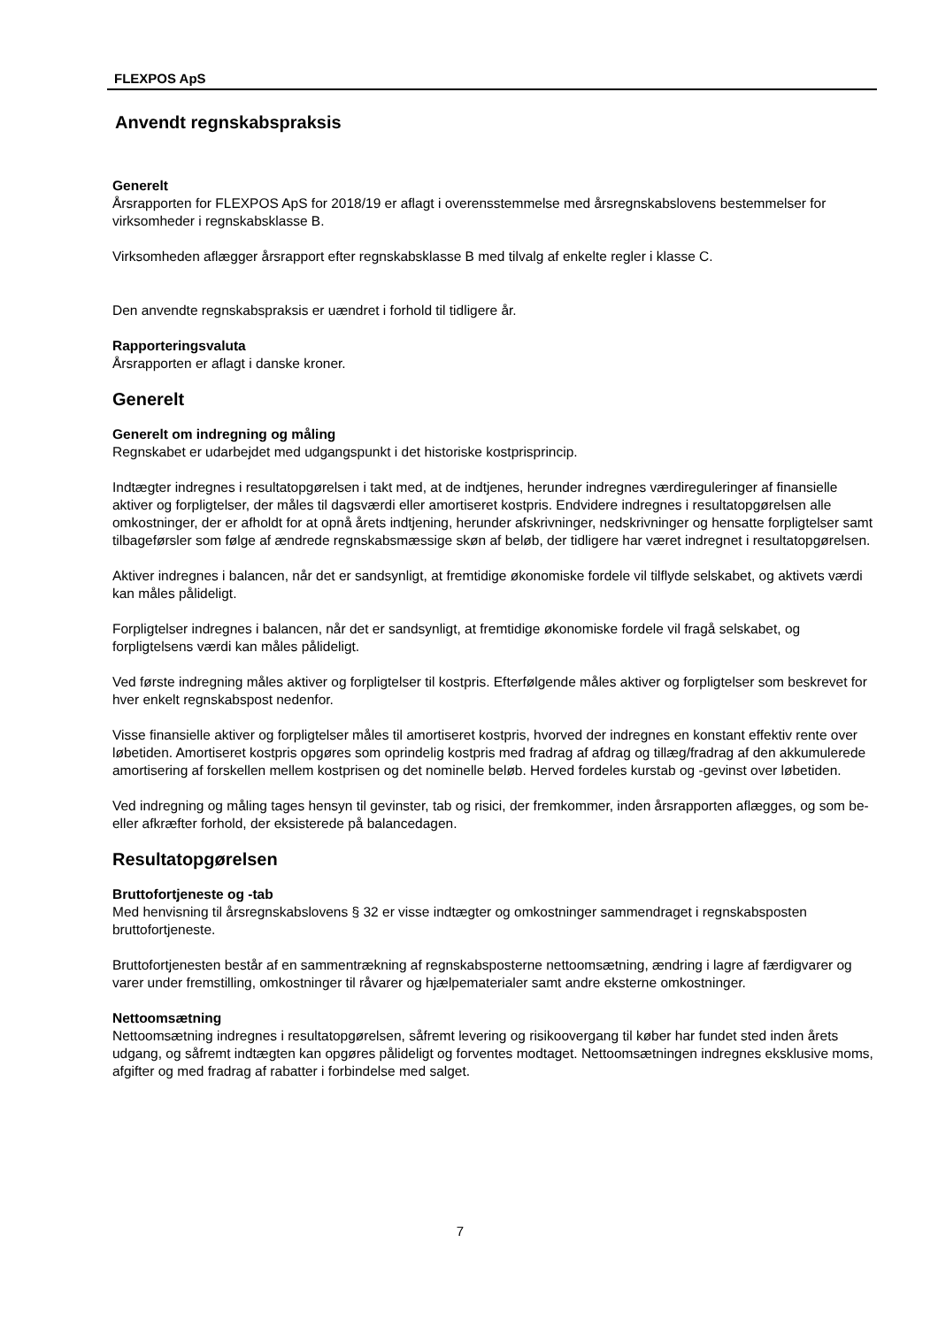FLEXPOS ApS
Anvendt regnskabspraksis
Generelt
Årsrapporten for FLEXPOS ApS for 2018/19 er aflagt i overensstemmelse med årsregnskabslovens bestemmelser for virksomheder i regnskabsklasse B.
Virksomheden aflægger årsrapport efter regnskabsklasse B med tilvalg af enkelte regler i klasse C.
Den anvendte regnskabspraksis er uændret i forhold til tidligere år.
Rapporteringsvaluta
Årsrapporten er aflagt i danske kroner.
Generelt
Generelt om indregning og måling
Regnskabet er udarbejdet med udgangspunkt i det historiske kostprisprincip.
Indtægter indregnes i resultatopgørelsen i takt med, at de indtjenes, herunder indregnes værdireguleringer af finansielle aktiver og forpligtelser, der måles til dagsværdi eller amortiseret kostpris. Endvidere indregnes i resultatopgørelsen alle omkostninger, der er afholdt for at opnå årets indtjening, herunder afskrivninger, nedskrivninger og hensatte forpligtelser samt tilbageførsler som følge af ændrede regnskabsmæssige skøn af beløb, der tidligere har været indregnet i resultatopgørelsen.
Aktiver indregnes i balancen, når det er sandsynligt, at fremtidige økonomiske fordele vil tilflyde selskabet, og aktivets værdi kan måles pålideligt.
Forpligtelser indregnes i balancen, når det er sandsynligt, at fremtidige økonomiske fordele vil fragå selskabet, og forpligtelsens værdi kan måles pålideligt.
Ved første indregning måles aktiver og forpligtelser til kostpris. Efterfølgende måles aktiver og forpligtelser som beskrevet for hver enkelt regnskabspost nedenfor.
Visse finansielle aktiver og forpligtelser måles til amortiseret kostpris, hvorved der indregnes en konstant effektiv rente over løbetiden. Amortiseret kostpris opgøres som oprindelig kostpris med fradrag af afdrag og tillæg/fradrag af den akkumulerede amortisering af forskellen mellem kostprisen og det nominelle beløb. Herved fordeles kurstab og -gevinst over løbetiden.
Ved indregning og måling tages hensyn til gevinster, tab og risici, der fremkommer, inden årsrapporten aflægges, og som be- eller afkræfter forhold, der eksisterede på balancedagen.
Resultatopgørelsen
Bruttofortjeneste og -tab
Med henvisning til årsregnskabslovens § 32 er visse indtægter og omkostninger sammendraget i regnskabsposten bruttofortjeneste.
Bruttofortjenesten består af en sammentrækning af regnskabsposterne nettoomsætning, ændring i lagre af færdigvarer og varer under fremstilling, omkostninger til råvarer og hjælpematerialer samt andre eksterne omkostninger.
Nettoomsætning
Nettoomsætning indregnes i resultatopgørelsen, såfremt levering og risikoovergang til køber har fundet sted inden årets udgang, og såfremt indtægten kan opgøres pålideligt og forventes modtaget. Nettoomsætningen indregnes eksklusive moms, afgifter og med fradrag af rabatter i forbindelse med salget.
7